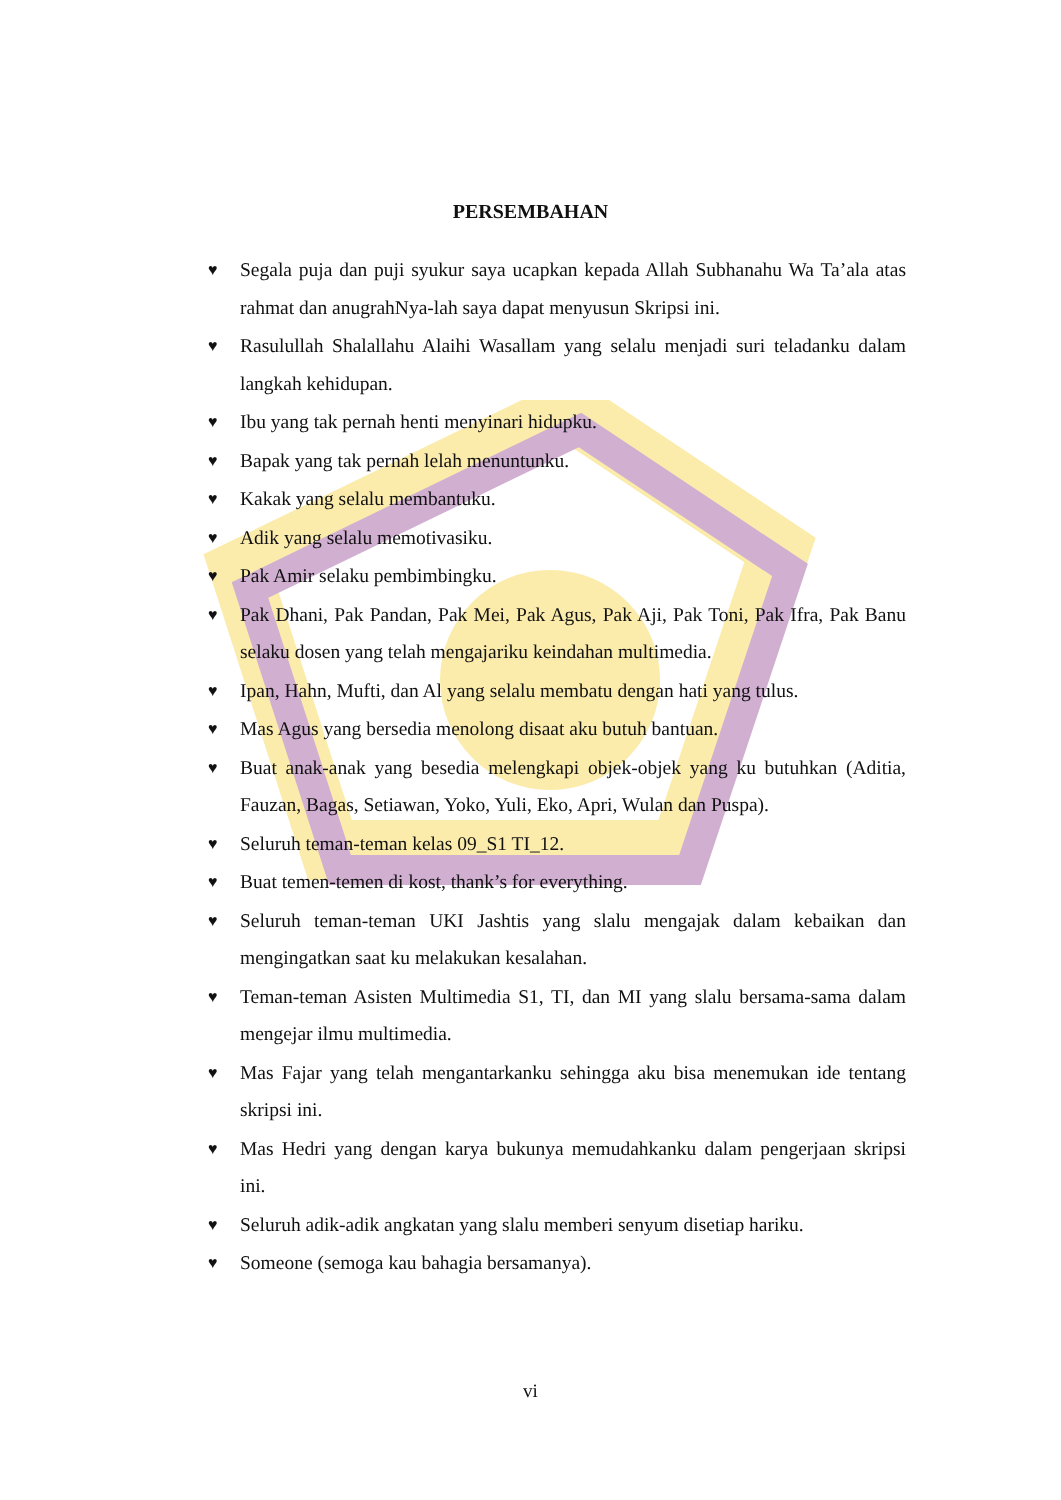PERSEMBAHAN
♥ Segala puja dan puji syukur saya ucapkan kepada Allah Subhanahu Wa Ta’ala atas rahmat dan anugrahNya-lah saya dapat menyusun Skripsi ini.
♥ Rasulullah Shalallahu Alaihi Wasallam yang selalu menjadi suri teladanku dalam langkah kehidupan.
♥ Ibu yang tak pernah henti menyinari hidupku.
♥ Bapak yang tak pernah lelah menuntunku.
♥ Kakak yang selalu membantuku.
♥ Adik yang selalu memotivasiku.
♥ Pak Amir selaku pembimbingku.
♥ Pak Dhani, Pak Pandan, Pak Mei, Pak Agus, Pak Aji, Pak Toni, Pak Ifra, Pak Banu selaku dosen yang telah mengajariku keindahan multimedia.
♥ Ipan, Hahn, Mufti, dan Al yang selalu membatu dengan hati yang tulus.
♥ Mas Agus yang bersedia menolong disaat aku butuh bantuan.
♥ Buat anak-anak yang besedia melengkapi objek-objek yang ku butuhkan (Aditia, Fauzan, Bagas, Setiawan, Yoko, Yuli, Eko, Apri, Wulan dan Puspa).
♥ Seluruh teman-teman kelas 09_S1 TI_12.
♥ Buat temen-temen di kost, thank’s for everything.
♥ Seluruh teman-teman UKI Jashtis yang slalu mengajak dalam kebaikan dan mengingatkan saat ku melakukan kesalahan.
♥ Teman-teman Asisten Multimedia S1, TI, dan MI yang slalu bersama-sama dalam mengejar ilmu multimedia.
♥ Mas Fajar yang telah mengantarkanku sehingga aku bisa menemukan ide tentang skripsi ini.
♥ Mas Hedri yang dengan karya bukunya memudahkanku dalam pengerjaan skripsi ini.
♥ Seluruh adik-adik angkatan yang slalu memberi senyum disetiap hariku.
♥ Someone (semoga kau bahagia bersamanya).
vi